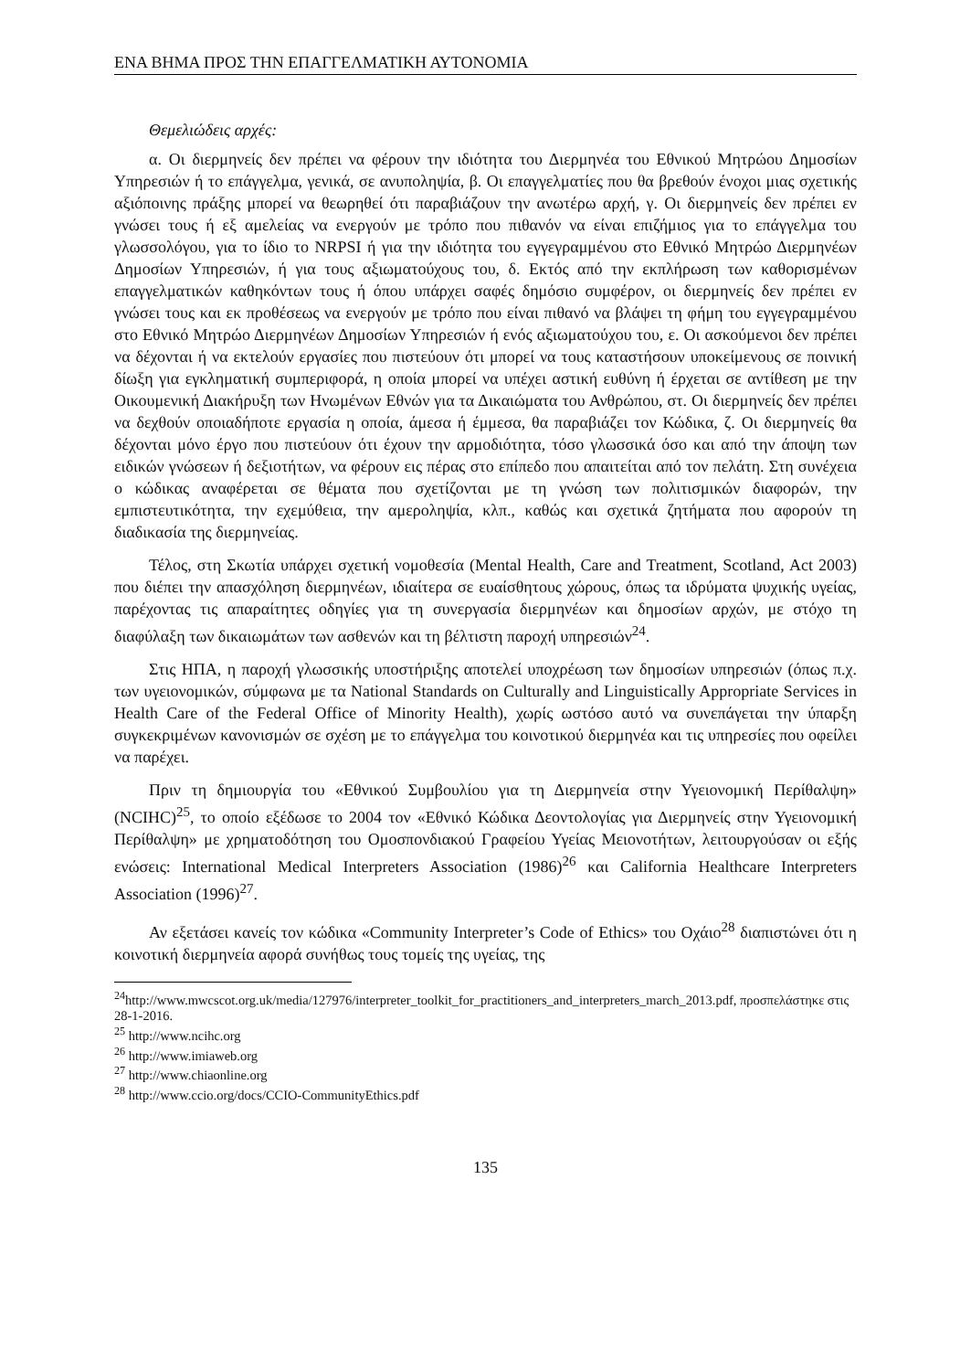ΕΝΑ ΒΗΜΑ ΠΡΟΣ ΤΗΝ ΕΠΑΓΓΕΛΜΑΤΙΚΗ ΑΥΤΟΝΟΜΙΑ
Θεμελιώδεις αρχές:
α. Οι διερμηνείς δεν πρέπει να φέρουν την ιδιότητα του Διερμηνέα του Εθνικού Μητρώου Δημοσίων Υπηρεσιών ή το επάγγελμα, γενικά, σε ανυποληψία, β. Οι επαγγελματίες που θα βρεθούν ένοχοι μιας σχετικής αξιόποινης πράξης μπορεί να θεωρηθεί ότι παραβιάζουν την ανωτέρω αρχή, γ. Οι διερμηνείς δεν πρέπει εν γνώσει τους ή εξ αμελείας να ενεργούν με τρόπο που πιθανόν να είναι επιζήμιος για το επάγγελμα του γλωσσολόγου, για το ίδιο το NRPSI ή για την ιδιότητα του εγγεγραμμένου στο Εθνικό Μητρώο Διερμηνέων Δημοσίων Υπηρεσιών, ή για τους αξιωματούχους του, δ. Εκτός από την εκπλήρωση των καθορισμένων επαγγελματικών καθηκόντων τους ή όπου υπάρχει σαφές δημόσιο συμφέρον, οι διερμηνείς δεν πρέπει εν γνώσει τους και εκ προθέσεως να ενεργούν με τρόπο που είναι πιθανό να βλάψει τη φήμη του εγγεγραμμένου στο Εθνικό Μητρώο Διερμηνέων Δημοσίων Υπηρεσιών ή ενός αξιωματούχου του, ε. Οι ασκούμενοι δεν πρέπει να δέχονται ή να εκτελούν εργασίες που πιστεύουν ότι μπορεί να τους καταστήσουν υποκείμενους σε ποινική δίωξη για εγκληματική συμπεριφορά, η οποία μπορεί να υπέχει αστική ευθύνη ή έρχεται σε αντίθεση με την Οικουμενική Διακήρυξη των Ηνωμένων Εθνών για τα Δικαιώματα του Ανθρώπου, στ. Οι διερμηνείς δεν πρέπει να δεχθούν οποιαδήποτε εργασία η οποία, άμεσα ή έμμεσα, θα παραβιάζει τον Κώδικα, ζ. Οι διερμηνείς θα δέχονται μόνο έργο που πιστεύουν ότι έχουν την αρμοδιότητα, τόσο γλωσσικά όσο και από την άποψη των ειδικών γνώσεων ή δεξιοτήτων, να φέρουν εις πέρας στο επίπεδο που απαιτείται από τον πελάτη. Στη συνέχεια ο κώδικας αναφέρεται σε θέματα που σχετίζονται με τη γνώση των πολιτισμικών διαφορών, την εμπιστευτικότητα, την εχεμύθεια, την αμεροληψία, κλπ., καθώς και σχετικά ζητήματα που αφορούν τη διαδικασία της διερμηνείας.
Τέλος, στη Σκωτία υπάρχει σχετική νομοθεσία (Mental Health, Care and Treatment, Scotland, Act 2003) που διέπει την απασχόληση διερμηνέων, ιδιαίτερα σε ευαίσθητους χώρους, όπως τα ιδρύματα ψυχικής υγείας, παρέχοντας τις απαραίτητες οδηγίες για τη συνεργασία διερμηνέων και δημοσίων αρχών, με στόχο τη διαφύλαξη των δικαιωμάτων των ασθενών και τη βέλτιστη παροχή υπηρεσιών<sup>24</sup>.
Στις ΗΠΑ, η παροχή γλωσσικής υποστήριξης αποτελεί υποχρέωση των δημοσίων υπηρεσιών (όπως π.χ. των υγειονομικών, σύμφωνα με τα National Standards on Culturally and Linguistically Appropriate Services in Health Care of the Federal Office of Minority Health), χωρίς ωστόσο αυτό να συνεπάγεται την ύπαρξη συγκεκριμένων κανονισμών σε σχέση με το επάγγελμα του κοινοτικού διερμηνέα και τις υπηρεσίες που οφείλει να παρέχει.
Πριν τη δημιουργία του «Εθνικού Συμβουλίου για τη Διερμηνεία στην Υγειονομική Περίθαλψη» (NCIHC)<sup>25</sup>, το οποίο εξέδωσε το 2004 τον «Εθνικό Κώδικα Δεοντολογίας για Διερμηνείς στην Υγειονομική Περίθαλψη» με χρηματοδότηση του Ομοσπονδιακού Γραφείου Υγείας Μειονοτήτων, λειτουργούσαν οι εξής ενώσεις: International Medical Interpreters Association (1986)<sup>26</sup> και California Healthcare Interpreters Association (1996)<sup>27</sup>.
Αν εξετάσει κανείς τον κώδικα «Community Interpreter’s Code of Ethics» του Οχάιο<sup>28</sup> διαπιστώνει ότι η κοινοτική διερμηνεία αφορά συνήθως τους τομείς της υγείας, της
<sup>24</sup> http://www.mwcscot.org.uk/media/127976/interpreter_toolkit_for_practitioners_and_interpreters_march_2013.pdf, προσπελάστηκε στις 28-1-2016.
<sup>25</sup> http://www.ncihc.org
<sup>26</sup> http://www.imiaweb.org
<sup>27</sup> http://www.chiaonline.org
<sup>28</sup> http://www.ccio.org/docs/CCIO-CommunityEthics.pdf
135